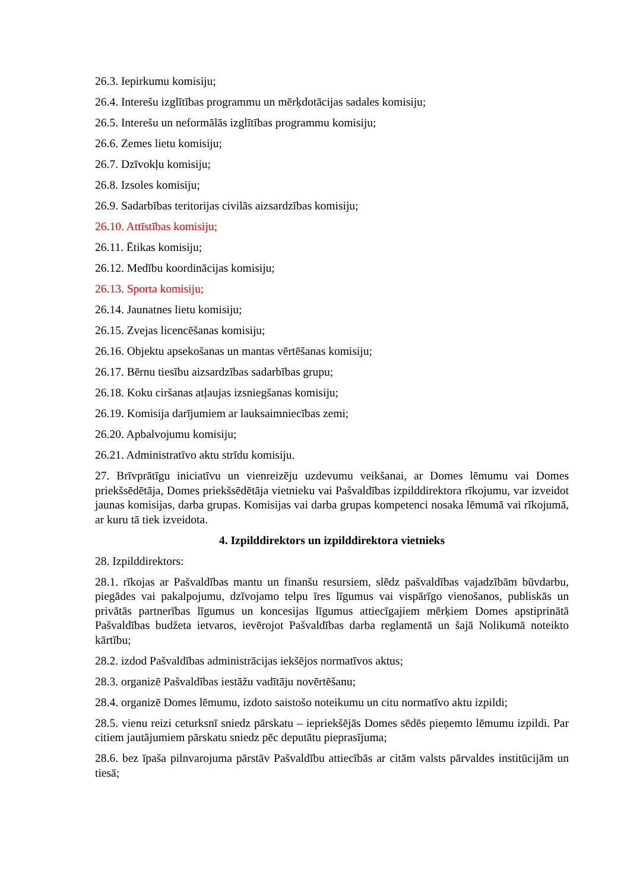26.3. Iepirkumu komisiju;
26.4. Interešu izglītības programmu un mērķdotācijas sadales komisiju;
26.5. Interešu un neformālās izglītības programmu komisiju;
26.6. Zemes lietu komisiju;
26.7. Dzīvokļu komisiju;
26.8. Izsoles komisiju;
26.9. Sadarbības teritorijas civilās aizsardzības komisiju;
26.10. Attīstības komisiju;
26.11. Ētikas komisiju;
26.12. Medību koordinācijas komisiju;
26.13. Sporta komisiju;
26.14. Jaunatnes lietu komisiju;
26.15. Zvejas licencēšanas komisiju;
26.16. Objektu apsekošanas un mantas vērtēšanas komisiju;
26.17. Bērnu tiesību aizsardzības sadarbības grupu;
26.18. Koku ciršanas atļaujas izsniegšanas komisiju;
26.19. Komisija darījumiem ar lauksaimniecības zemi;
26.20. Apbalvojumu komisiju;
26.21. Administratīvo aktu strīdu komisiju.
27. Brīvprātīgu iniciatīvu un vienreizēju uzdevumu veikšanai, ar Domes lēmumu vai Domes priekšsēdētāja, Domes priekšsēdētāja vietnieku vai Pašvaldības izpilddirektora rīkojumu, var izveidot jaunas komisijas, darba grupas. Komisijas vai darba grupas kompetenci nosaka lēmumā vai rīkojumā, ar kuru tā tiek izveidota.
4. Izpilddirektors un izpilddirektora vietnieks
28. Izpilddirektors:
28.1. rīkojas ar Pašvaldības mantu un finanšu resursiem, slēdz pašvaldības vajadzībām būvdarbu, piegādes vai pakalpojumu, dzīvojamo telpu īres līgumus vai vispārīgo vienošanos, publiskās un privātās partnerības līgumus un koncesijas līgumus attiecīgajiem mērķiem Domes apstiprinātā Pašvaldības budžeta ietvaros, ievērojot Pašvaldības darba reglamentā un šajā Nolikumā noteikto kārtību;
28.2. izdod Pašvaldības administrācijas iekšējos normatīvos aktus;
28.3. organizē Pašvaldības iestāžu vadītāju novērtēšanu;
28.4. organizē Domes lēmumu, izdoto saistošo noteikumu un citu normatīvo aktu izpildi;
28.5. vienu reizi ceturksnī sniedz pārskatu – iepriekšējās Domes sēdēs pieņemto lēmumu izpildi. Par citiem jautājumiem pārskatu sniedz pēc deputātu pieprasījuma;
28.6. bez īpaša pilnvarojuma pārstāv Pašvaldību attiecībās ar citām valsts pārvaldes institūcijām un tiesā;